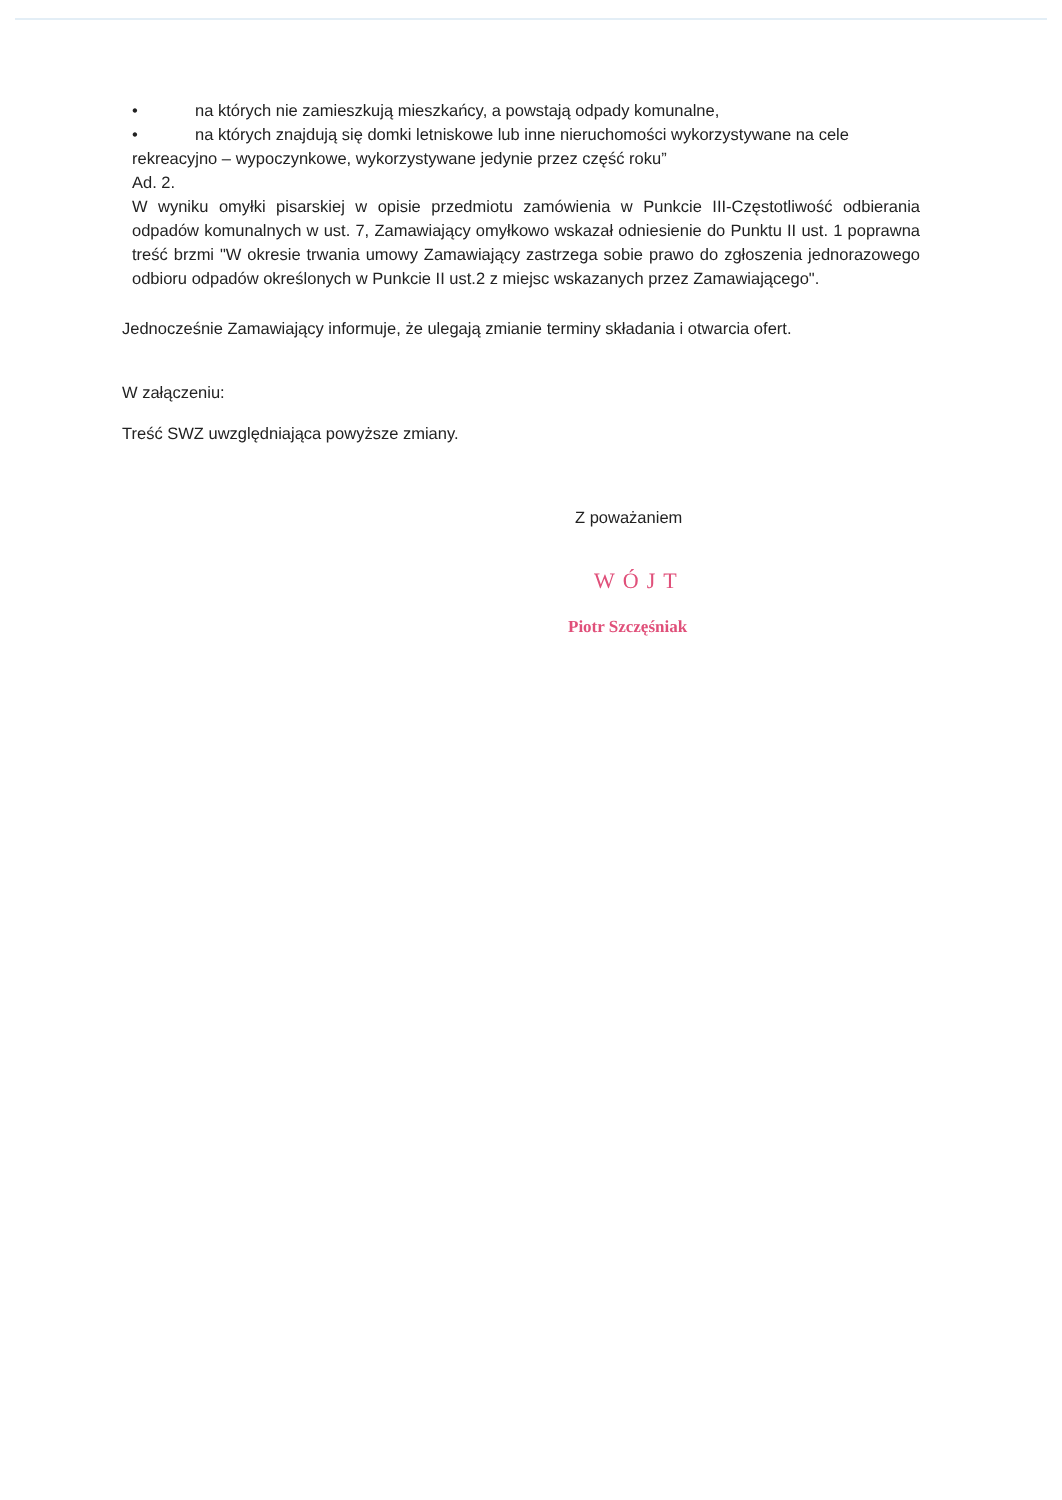• na których nie zamieszkują mieszkańcy, a powstają odpady komunalne,
• na których znajdują się domki letniskowe lub inne nieruchomości wykorzystywane na cele
rekreacyjno – wypoczynkowe, wykorzystywane jedynie przez część roku”
Ad. 2.
W wyniku omyłki pisarskiej w opisie przedmiotu zamówienia w Punkcie III-Częstotliwość odbierania odpadów komunalnych w ust. 7, Zamawiający omyłkowo wskazał odniesienie do Punktu II ust. 1 poprawna treść brzmi "W okresie trwania umowy Zamawiający zastrzega sobie prawo do zgłoszenia jednorazowego odbioru odpadów określonych w Punkcie II ust.2 z miejsc wskazanych przez Zamawiającego".
Jednocześnie Zamawiający informuje, że ulegają zmianie terminy składania i otwarcia ofert.
W załączeniu:
Treść SWZ uwzględniająca powyższe zmiany.
Z poważaniem
WÓJT
Piotr Szczęśniak